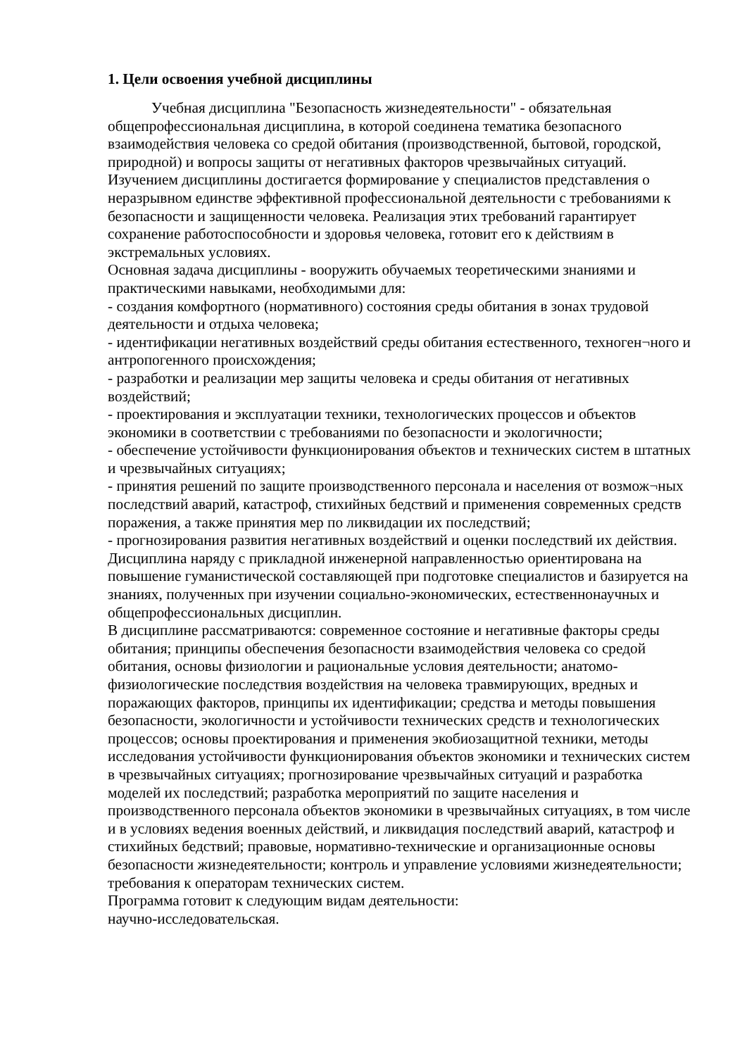1. Цели освоения учебной дисциплины
Учебная дисциплина "Безопасность жизнедеятельности" - обязательная общепрофессиональная дисциплина, в которой соединена тематика безопасного взаимодействия человека со средой обитания (производственной, бытовой, городской, природной) и вопросы защиты от негативных факторов чрезвычайных ситуаций. Изучением дисциплины достигается формирование у специалистов представления о неразрывном единстве эффективной профессиональной деятельности с требованиями к безопасности и защищенности человека. Реализация этих требований гарантирует сохранение работоспособности и здоровья человека, готовит его к действиям в экстремальных условиях.
Основная задача дисциплины - вооружить обучаемых теоретическими знаниями и практическими навыками, необходимыми для:
- создания комфортного (нормативного) состояния среды обитания в зонах трудовой деятельности и отдыха человека;
- идентификации негативных воздействий среды обитания естественного, техноген¬ного и антропогенного происхождения;
- разработки и реализации мер защиты человека и среды обитания от негативных воздействий;
- проектирования и эксплуатации техники, технологических процессов и объектов экономики в соответствии с требованиями по безопасности и экологичности;
- обеспечение устойчивости функционирования объектов и технических систем в штатных и чрезвычайных ситуациях;
- принятия решений по защите производственного персонала и населения от возмож¬ных последствий аварий, катастроф, стихийных бедствий и применения современных средств поражения, а также принятия мер по ликвидации их последствий;
- прогнозирования развития негативных воздействий и оценки последствий их действия.
Дисциплина наряду с прикладной инженерной направленностью ориентирована на повышение гуманистической составляющей при подготовке специалистов и базируется на знаниях, полученных при изучении социально-экономических, естественнонаучных и общепрофессиональных дисциплин.
В дисциплине рассматриваются: современное состояние и негативные факторы среды обитания; принципы обеспечения безопасности взаимодействия человека со средой обитания, основы физиологии и рациональные условия деятельности; анатомо-физиологические последствия воздействия на человека травмирующих, вредных и поражающих факторов, принципы их идентификации; средства и методы повышения безопасности, экологичности и устойчивости технических средств и технологических процессов; основы проектирования и применения экобиозащитной техники, методы исследования устойчивости функционирования объектов экономики и технических систем в чрезвычайных ситуациях; прогнозирование чрезвычайных ситуаций и разработка моделей их последствий; разработка мероприятий по защите населения и производственного персонала объектов экономики в чрезвычайных ситуациях, в том числе и в условиях ведения военных действий, и ликвидация последствий аварий, катастроф и стихийных бедствий; правовые, нормативно-технические и организационные основы безопасности жизнедеятельности; контроль и управление условиями жизнедеятельности; требования к операторам технических систем.
Программа готовит к следующим видам деятельности:
научно-исследовательская.